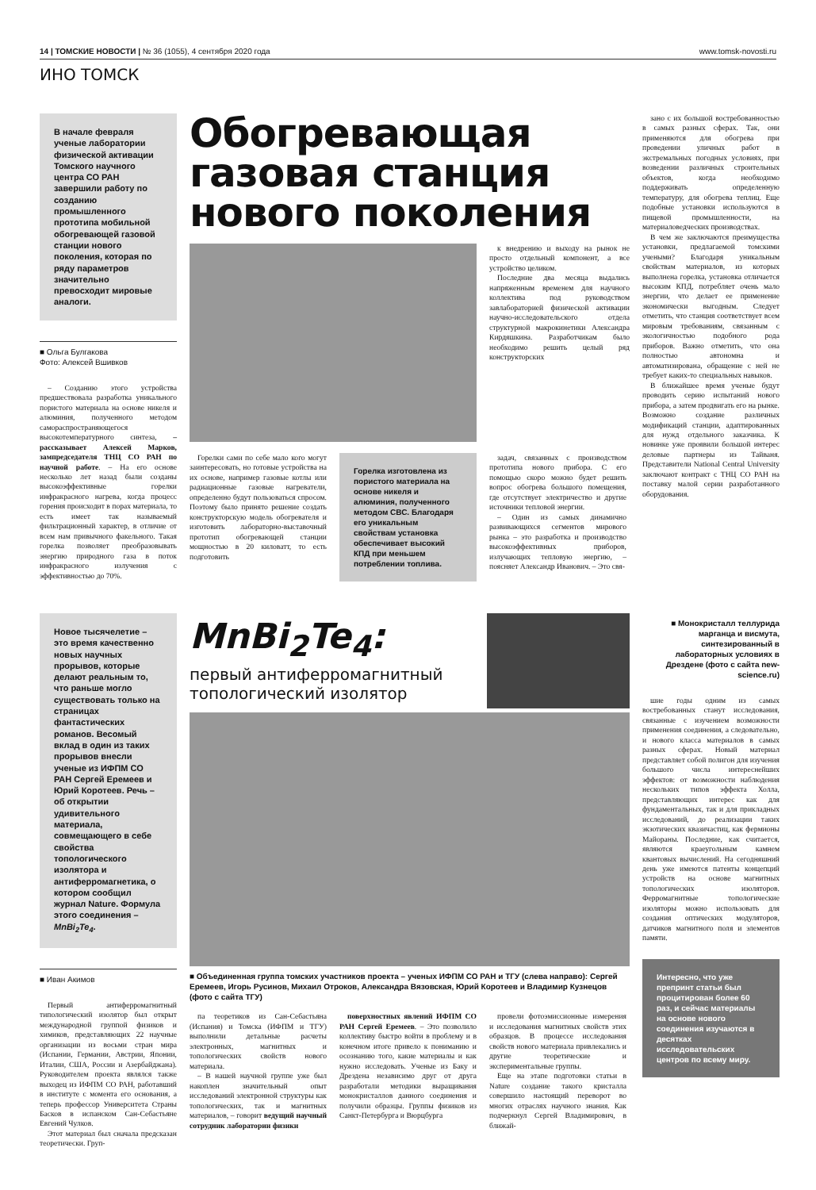14 | ТОМСКИЕ НОВОСТИ | № 36 (1055), 4 сентября 2020 года www.tomsk-novosti.ru
ИНО ТОМСК
В начале февраля ученые лаборатории физической активации Томского научного центра СО РАН завершили работу по созданию промышленного прототипа мобильной обогревающей газовой станции нового поколения, которая по ряду параметров значительно превосходит мировые аналоги.
■ Ольга Булгакова
Фото: Алексей Вшивков
– Созданию этого устройства предшествовала разработка уникального пористого материала на основе никеля и алюминия, полученного методом самораспространяющегося высокотемпературного синтеза, – рассказывает Алексей Марков, зампредседателя ТНЦ СО РАН по научной работе. – На его основе несколько лет назад были созданы высокоэффективные горелки инфракрасного нагрева, когда процесс горения происходит в порах материала, то есть имеет так называемый фильтрационный характер, в отличие от всем нам привычного факельного. Такая горелка позволяет преобразовывать энергию природного газа в поток инфракрасного излучения с эффективностью до 70%.
Обогревающая газовая станция нового поколения
к внедрению и выходу на рынок не просто отдельный компонент, а все устройство целиком.
Последние два месяца выдались напряженным временем для научного коллектива под руководством завлабораторией физической активации научно-исследовательского отдела структурной макрокинетики Александра Кирдяшкина. Разработчикам было необходимо решить целый ряд конструкторских
Горелки сами по себе мало кого могут заинтересовать, но готовые устройства на их основе, например газовые котлы или радиационные газовые нагреватели, определенно будут пользоваться спросом. Поэтому было принято решение создать конструкторскую модель обогревателя и изготовить лабораторно-выставочный прототип обогревающей станции мощностью в 20 киловатт, то есть подготовить
Горелка изготовлена из пористого материала на основе никеля и алюминия, полученного методом СВС. Благодаря его уникальным свойствам установка обеспечивает высокий КПД при меньшем потреблении топлива.
задач, связанных с производством прототипа нового прибора. С его помощью скоро можно будет решить вопрос обогрева большого помещения, где отсутствует электричество и другие источники тепловой энергии.
– Один из самых динамично развивающихся сегментов мирового рынка – это разработка и производство высокоэффективных приборов, излучающих тепловую энергию, – поясняет Александр Иванович. – Это свя-
зано с их большой востребованностью в самых разных сферах. Так, они применяются для обогрева при проведении уличных работ в экстремальных погодных условиях, при возведении различных строительных объектов, когда необходимо поддерживать определенную температуру, для обогрева теплиц. Еще подобные установки используются в пищевой промышленности, на материаловедческих производствах.
В чем же заключаются преимущества установки, предлагаемой томскими учеными? Благодаря уникальным свойствам материалов, из которых выполнена горелка, установка отличается высоким КПД, потребляет очень мало энергии, что делает ее применение экономически выгодным. Следует отметить, что станция соответствует всем мировым требованиям, связанным с экологичностью подобного рода приборов. Важно отметить, что она полностью автономна и автоматизирована, обращение с ней не требует каких-то специальных навыков.
В ближайшее время ученые будут проводить серию испытаний нового прибора, а затем продвигать его на рынке. Возможно создание различных модификаций станции, адаптированных для нужд отдельного заказчика. К новинке уже проявили большой интерес деловые партнеры из Тайваня. Представители National Central University заключают контракт с ТНЦ СО РАН на поставку малой серии разработанного оборудования.
Новое тысячелетие – это время качественно новых научных прорывов, которые делают реальным то, что раньше могло существовать только на страницах фантастических романов. Весомый вклад в один из таких прорывов внесли ученые из ИФПМ СО РАН Сергей Еремеев и Юрий Коротеев. Речь – об открытии удивительного материала, совмещающего в себе свойства топологического изолятора и антиферромагнетика, о котором сообщил журнал Nature. Формула этого соединения – MnBi<sub>2</sub>Te<sub>4</sub>.
■ Иван Акимов
Первый антиферромагнитный типологический изолятор был открыт международной группой физиков и химиков, представляющих 22 научные организации из восьми стран мира (Испании, Германии, Австрии, Японии, Италии, США, России и Азербайджана). Руководителем проекта являлся также выходец из ИФПМ СО РАН, работавший в институте с момента его основания, а теперь профессор Университета Страны Басков в испанском Сан-Себастьяне Евгений Чулков.
Этот материал был сначала предсказан теоретически. Груп-
MnBi<sub>2</sub>Te<sub>4</sub>:
первый антиферромагнитный топологический изолятор
■ Объединенная группа томских участников проекта – ученых ИФПМ СО РАН и ТГУ (слева направо): Сергей Еремеев, Игорь Русинов, Михаил Отроков, Александра Вязовская, Юрий Коротеев и Владимир Кузнецов (фото с сайта ТГУ)
па теоретиков из Сан-Себастьяна (Испания) и Томска (ИФПМ и ТГУ) выполнили детальные расчеты электронных, магнитных и топологических свойств нового материала.
– В нашей научной группе уже был накоплен значительный опыт исследований электронной структуры как топологических, так и магнитных материалов, – говорит ведущий научный сотрудник лаборатории физики
поверхностных явлений ИФПМ СО РАН Сергей Еремеев. – Это позволило коллективу быстро войти в проблему и в конечном итоге привело к пониманию и осознанию того, какие материалы и как нужно исследовать. Ученые из Баку и Дрездена независимо друг от друга разработали методики выращивания монокристаллов данного соединения и получили образцы. Группы физиков из Санкт-Петербурга и Вюрцбурга
провели фотоэмиссионные измерения и исследования магнитных свойств этих образцов. В процессе исследования свойств нового материала привлекались и другие теоретические и экспериментальные группы.
Еще на этапе подготовки статьи в Nature создание такого кристалла совершило настоящий переворот во многих отраслях научного знания. Как подчеркнул Сергей Владимирович, в ближай-
■ Монокристалл теллурида марганца и висмута, синтезированный в лабораторных условиях в Дрездене (фото с сайта new-science.ru)
шие годы одним из самых востребованных станут исследования, связанные с изучением возможности применения соединения, а следовательно, и нового класса материалов в самых разных сферах. Новый материал представляет собой полигон для изучения большого числа интереснейших эффектов: от возможности наблюдения нескольких типов эффекта Холла, представляющих интерес как для фундаментальных, так и для прикладных исследований, до реализации таких экзотических квазичастиц, как фермионы Майораны. Последние, как считается, являются краеугольным камнем квантовых вычислений. На сегодняшний день уже имеются патенты концепций устройств на основе магнитных топологических изоляторов. Ферромагнитные топологические изоляторы можно использовать для создания оптических модуляторов, датчиков магнитного поля и элементов памяти.
Интересно, что уже препринт статьи был процитирован более 60 раз, и сейчас материалы на основе нового соединения изучаются в десятках исследовательских центров по всему миру.